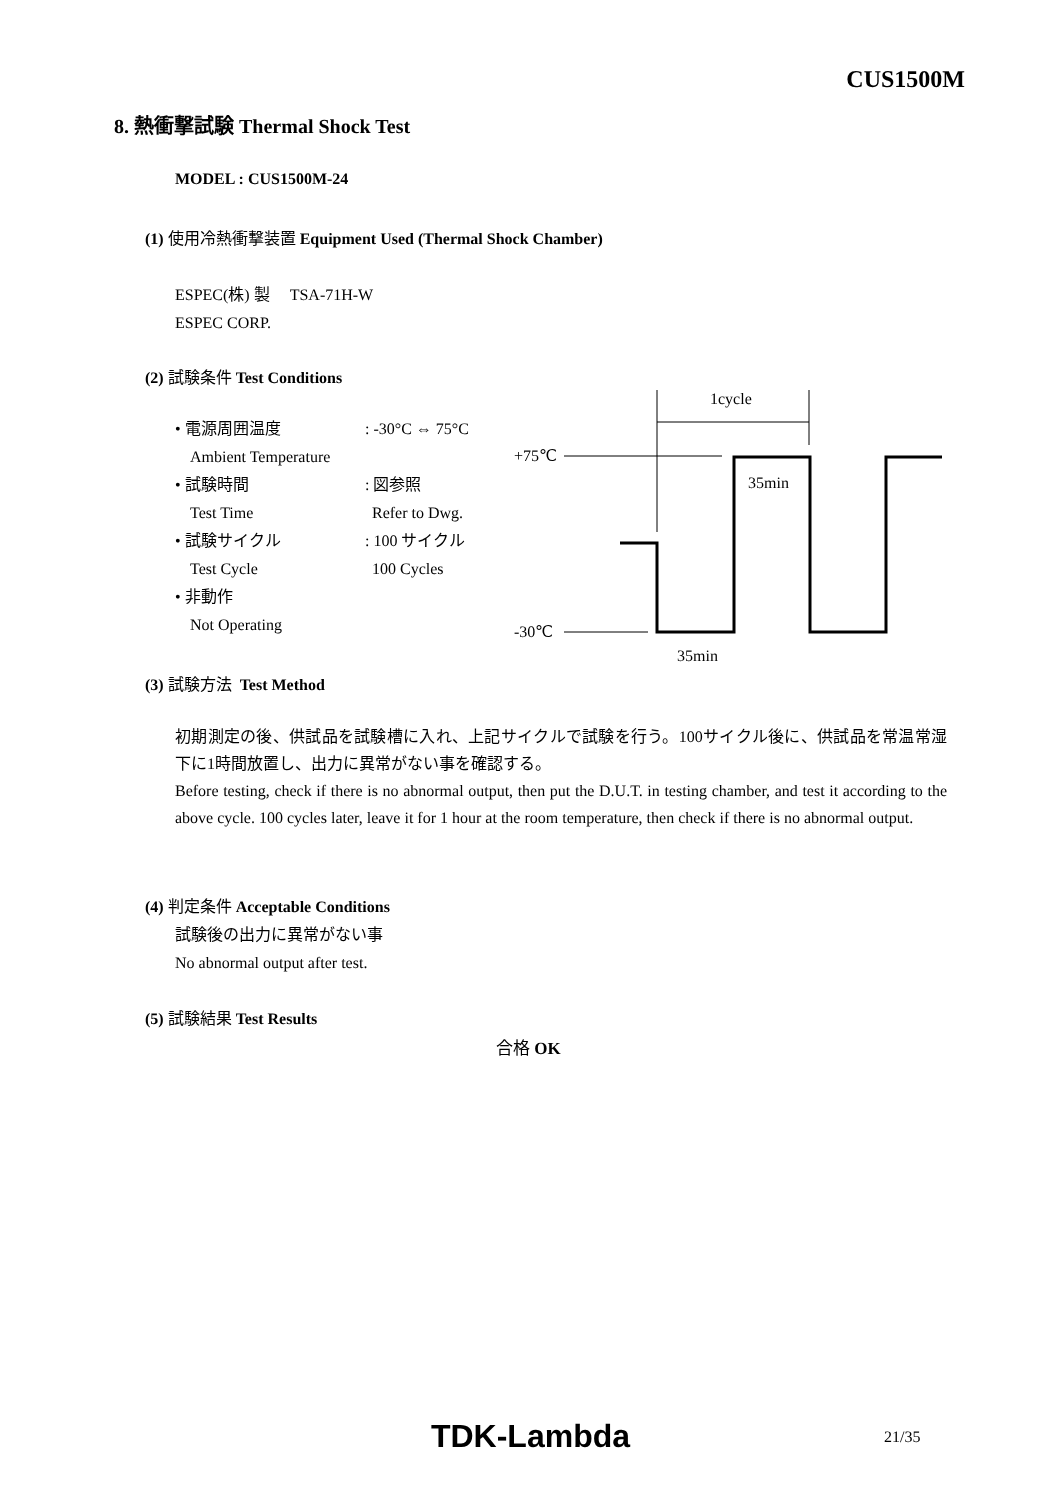CUS1500M
8. 熱衝撃試験 Thermal Shock Test
MODEL : CUS1500M-24
(1) 使用冷熱衝撃装置 Equipment Used (Thermal Shock Chamber)
ESPEC(株) 製 TSA-71H-W
ESPEC CORP.
(2) 試験条件 Test Conditions
• 電源周囲温度: -30°C ⇔ 75°C
Ambient Temperature
• 試験時間: 図参照
Test Time Refer to Dwg.
• 試験サイクル: 100 サイクル
Test Cycle 100 Cycles
• 非動作
Not Operating
1cycle
+75℃
35min
-30℃
35min
(3) 試験方法 Test Method
初期測定の後、供試品を試験槽に入れ、上記サイクルで試験を行う。100サイクル後に、供試品を常温常湿下に1時間放置し、出力に異常がない事を確認する。
Before testing, check if there is no abnormal output, then put the D.U.T. in testing chamber, and test it according to the above cycle. 100 cycles later, leave it for 1 hour at the room temperature, then check if there is no abnormal output.
(4) 判定条件 Acceptable Conditions
試験後の出力に異常がない事
No abnormal output after test.
(5) 試験結果 Test Results
合格 OK
TDK-Lambda 21/35